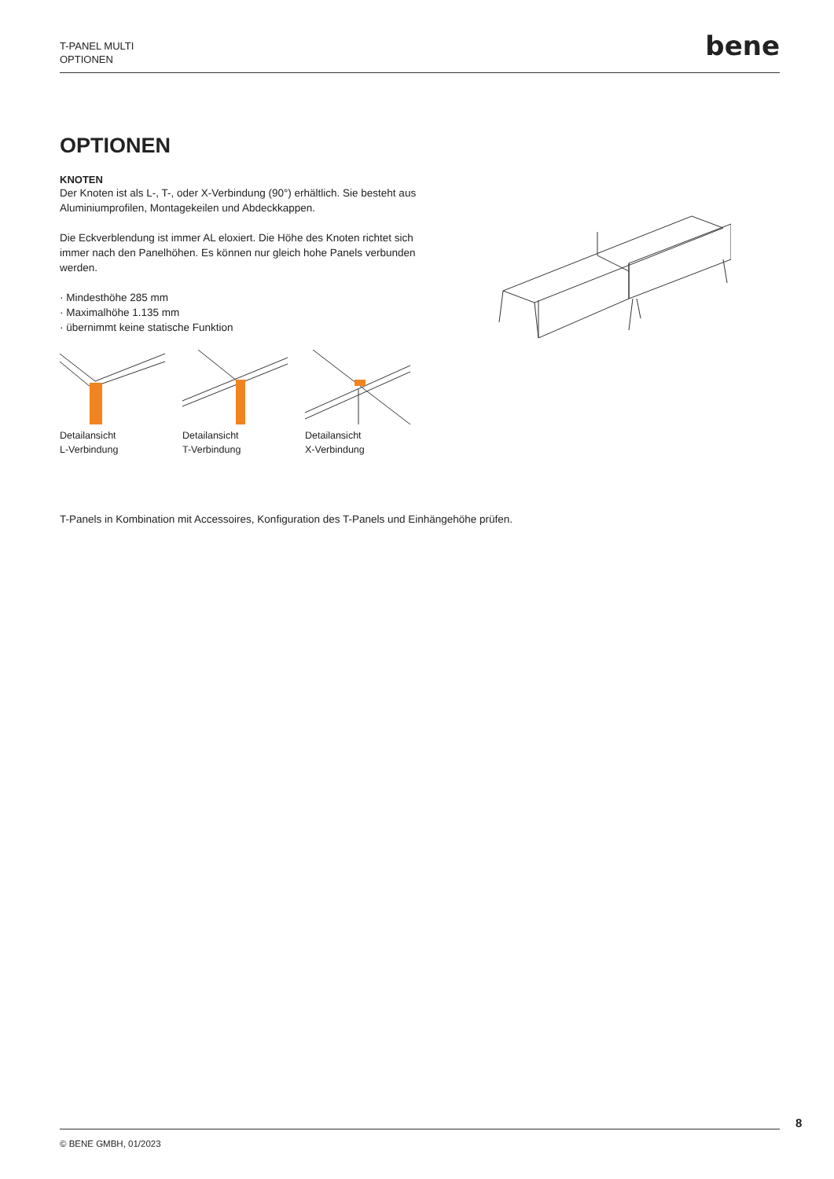T-PANEL MULTI
OPTIONEN
bene
OPTIONEN
KNOTEN
Der Knoten ist als L-, T-, oder X-Verbindung (90°) erhältlich. Sie besteht aus Aluminiumprofilen, Montagekeilen und Abdeckkappen.
Die Eckverblendung ist immer AL eloxiert. Die Höhe des Knoten richtet sich immer nach den Panelhöhen. Es können nur gleich hohe Panels verbunden werden.
· Mindesthöhe 285 mm
· Maximalhöhe 1.135 mm
· übernimmt keine statische Funktion
Detailansicht
L-Verbindung
Detailansicht
T-Verbindung
Detailansicht
X-Verbindung
T-Panels in Kombination mit Accessoires, Konfiguration des T-Panels und Einhängehöhe prüfen.
8
© BENE GMBH, 01/2023